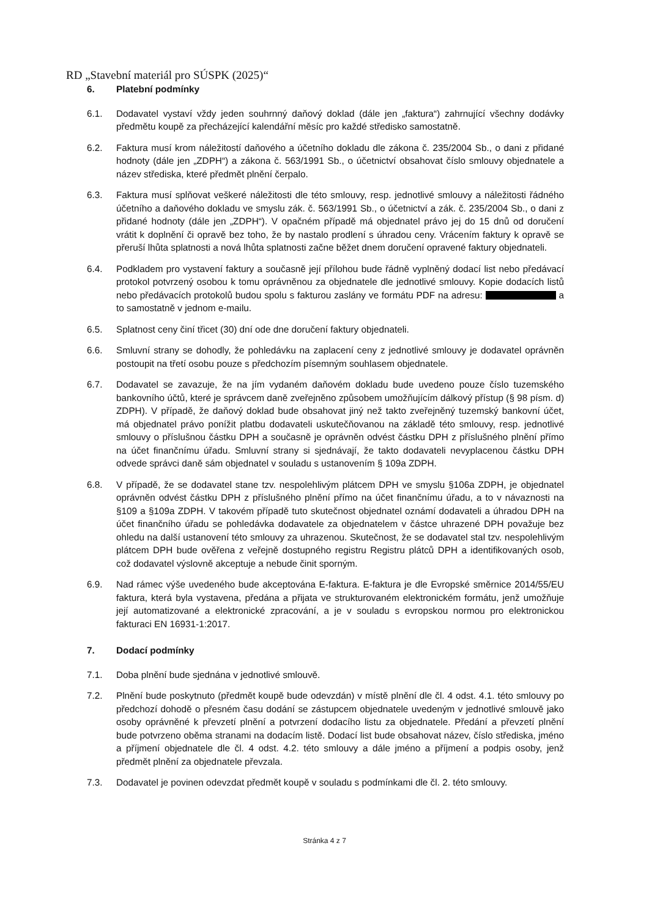RD „Stavební materiál pro SÚSPK (2025)“
6. Platební podmínky
6.1. Dodavatel vystaví vždy jeden souhrnný daňový doklad (dále jen „faktura“) zahrnující všechny dodávky předmětu koupě za přecházející kalendářní měsíc pro každé středisko samostatně.
6.2. Faktura musí krom náležitostí daňového a účetního dokladu dle zákona č. 235/2004 Sb., o dani z přidané hodnoty (dále jen „ZDPH“) a zákona č. 563/1991 Sb., o účetnictví obsahovat číslo smlouvy objednatele a název střediska, které předmět plnění čerpalo.
6.3. Faktura musí splňovat veškeré náležitosti dle této smlouvy, resp. jednotlivé smlouvy a náležitosti řádného účetního a daňového dokladu ve smyslu zák. č. 563/1991 Sb., o účetnictví a zák. č. 235/2004 Sb., o dani z přidané hodnoty (dále jen „ZDPH“). V opačném případě má objednatel právo jej do 15 dnů od doručení vrátit k doplnění či opravě bez toho, že by nastalo prodlení s úhradou ceny. Vrácením faktury k opravě se přeruší lhůta splatnosti a nová lhůta splatnosti začne běžet dnem doručení opravené faktury objednateli.
6.4. Podkladem pro vystavení faktury a současně její přílohou bude řádně vyplněný dodací list nebo předávací protokol potvrzený osobou k tomu oprávněnou za objednatele dle jednotlivé smlouvy. Kopie dodacích listů nebo předávacích protokolů budou spolu s fakturou zaslány ve formátu PDF na adresu: a to samostatně v jednom e-mailu.
6.5. Splatnost ceny činí třicet (30) dní ode dne doručení faktury objednateli.
6.6. Smluvní strany se dohodly, že pohledávku na zaplacení ceny z jednotlivé smlouvy je dodavatel oprávněn postoupit na třetí osobu pouze s předchozím písemným souhlasem objednatele.
6.7. Dodavatel se zavazuje, že na jím vydaném daňovém dokladu bude uvedeno pouze číslo tuzemského bankovního účtů, které je správcem daně zveřejněno způsobem umožňujícím dálkový přístup (§ 98 písm. d) ZDPH). V případě, že daňový doklad bude obsahovat jiný než takto zveřejněný tuzemský bankovní účet, má objednatel právo ponížit platbu dodavateli uskutečňovanou na základě této smlouvy, resp. jednotlivé smlouvy o příslušnou částku DPH a současně je oprávněn odvést částku DPH z příslušného plnění přímo na účet finančnímu úřadu. Smluvní strany si sjednávají, že takto dodavateli nevyplacenou částku DPH odvede správci daně sám objednatel v souladu s ustanovením § 109a ZDPH.
6.8. V případě, že se dodavatel stane tzv. nespolehlivým plátcem DPH ve smyslu §106a ZDPH, je objednatel oprávněn odvést částku DPH z příslušného plnění přímo na účet finančnímu úřadu, a to v návaznosti na §109 a §109a ZDPH. V takovém případě tuto skutečnost objednatel oznámí dodavateli a úhradou DPH na účet finančního úřadu se pohledávka dodavatele za objednatelem v částce uhrazené DPH považuje bez ohledu na další ustanovení této smlouvy za uhrazenou. Skutečnost, že se dodavatel stal tzv. nespolehlivým plátcem DPH bude ověřena z veřejně dostupného registru Registru plátců DPH a identifikovaných osob, což dodavatel výslovně akceptuje a nebude činit sporným.
6.9. Nad rámec výše uvedeného bude akceptována E-faktura. E-faktura je dle Evropské směrnice 2014/55/EU faktura, která byla vystavena, předána a přijata ve strukturovaném elektronickém formátu, jenž umožňuje její automatizované a elektronické zpracování, a je v souladu s evropskou normou pro elektronickou fakturaci EN 16931-1:2017.
7. Dodací podmínky
7.1. Doba plnění bude sjednána v jednotlivé smlouvě.
7.2. Plnění bude poskytnuto (předmět koupě bude odevzdán) v místě plnění dle čl. 4 odst. 4.1. této smlouvy po předchozí dohodě o přesném času dodání se zástupcem objednatele uvedeným v jednotlivé smlouvě jako osoby oprávněné k převzetí plnění a potvrzení dodacího listu za objednatele. Předání a převzetí plnění bude potvrzeno oběma stranami na dodacím listě. Dodací list bude obsahovat název, číslo střediska, jméno a příjmení objednatele dle čl. 4 odst. 4.2. této smlouvy a dále jméno a příjmení a podpis osoby, jenž předmět plnění za objednatele převzala.
7.3. Dodavatel je povinen odevzdat předmět koupě v souladu s podmínkami dle čl. 2. této smlouvy.
Stránka 4 z 7